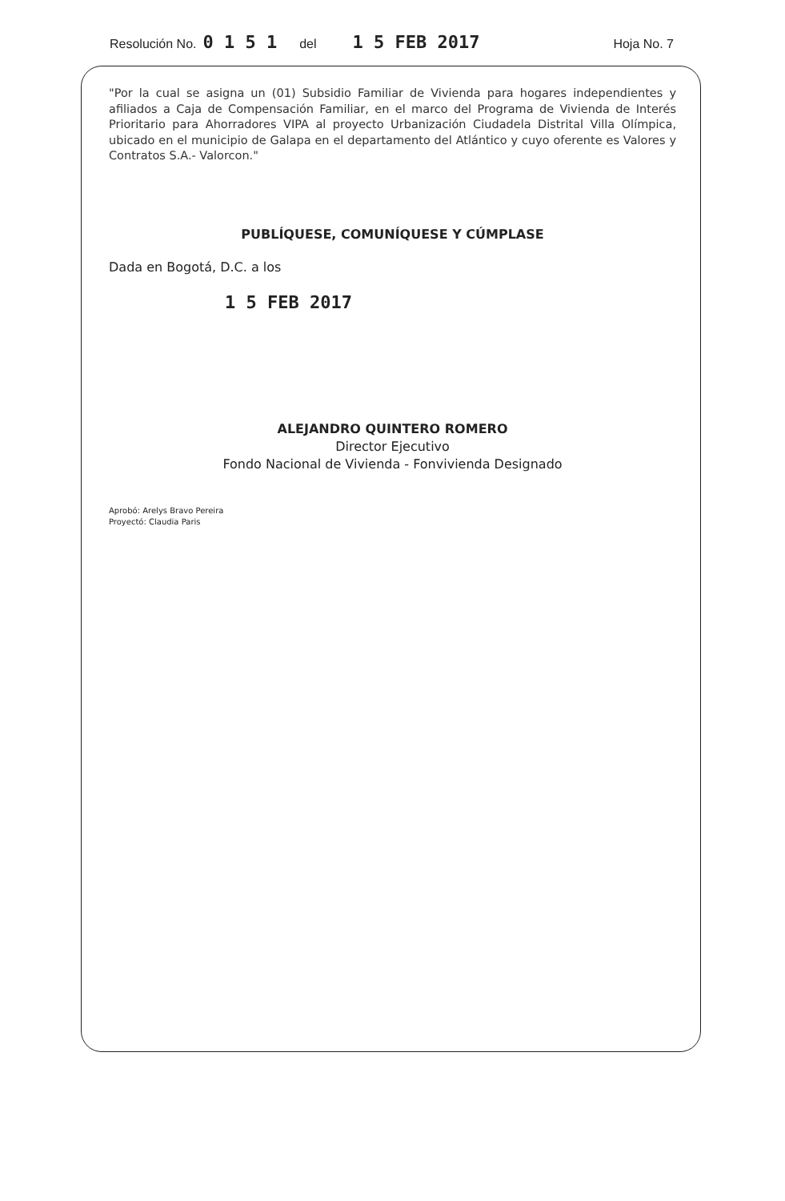Resolución No. 0 1 5 1 del 1 5 FEB 2017 Hoja No. 7
"Por la cual se asigna un (01) Subsidio Familiar de Vivienda para hogares independientes y afiliados a Caja de Compensación Familiar, en el marco del Programa de Vivienda de Interés Prioritario para Ahorradores VIPA al proyecto Urbanización Ciudadela Distrital Villa Olímpica, ubicado en el municipio de Galapa en el departamento del Atlántico y cuyo oferente es Valores y Contratos S.A.- Valorcon."
PUBLÍQUESE, COMUNÍQUESE Y CÚMPLASE
Dada en Bogotá, D.C. a los
1 5 FEB 2017
ALEJANDRO QUINTERO ROMERO
Director Ejecutivo
Fondo Nacional de Vivienda - Fonvivienda Designado
Aprobó: Arelys Bravo Pereira
Proyectó: Claudia Paris